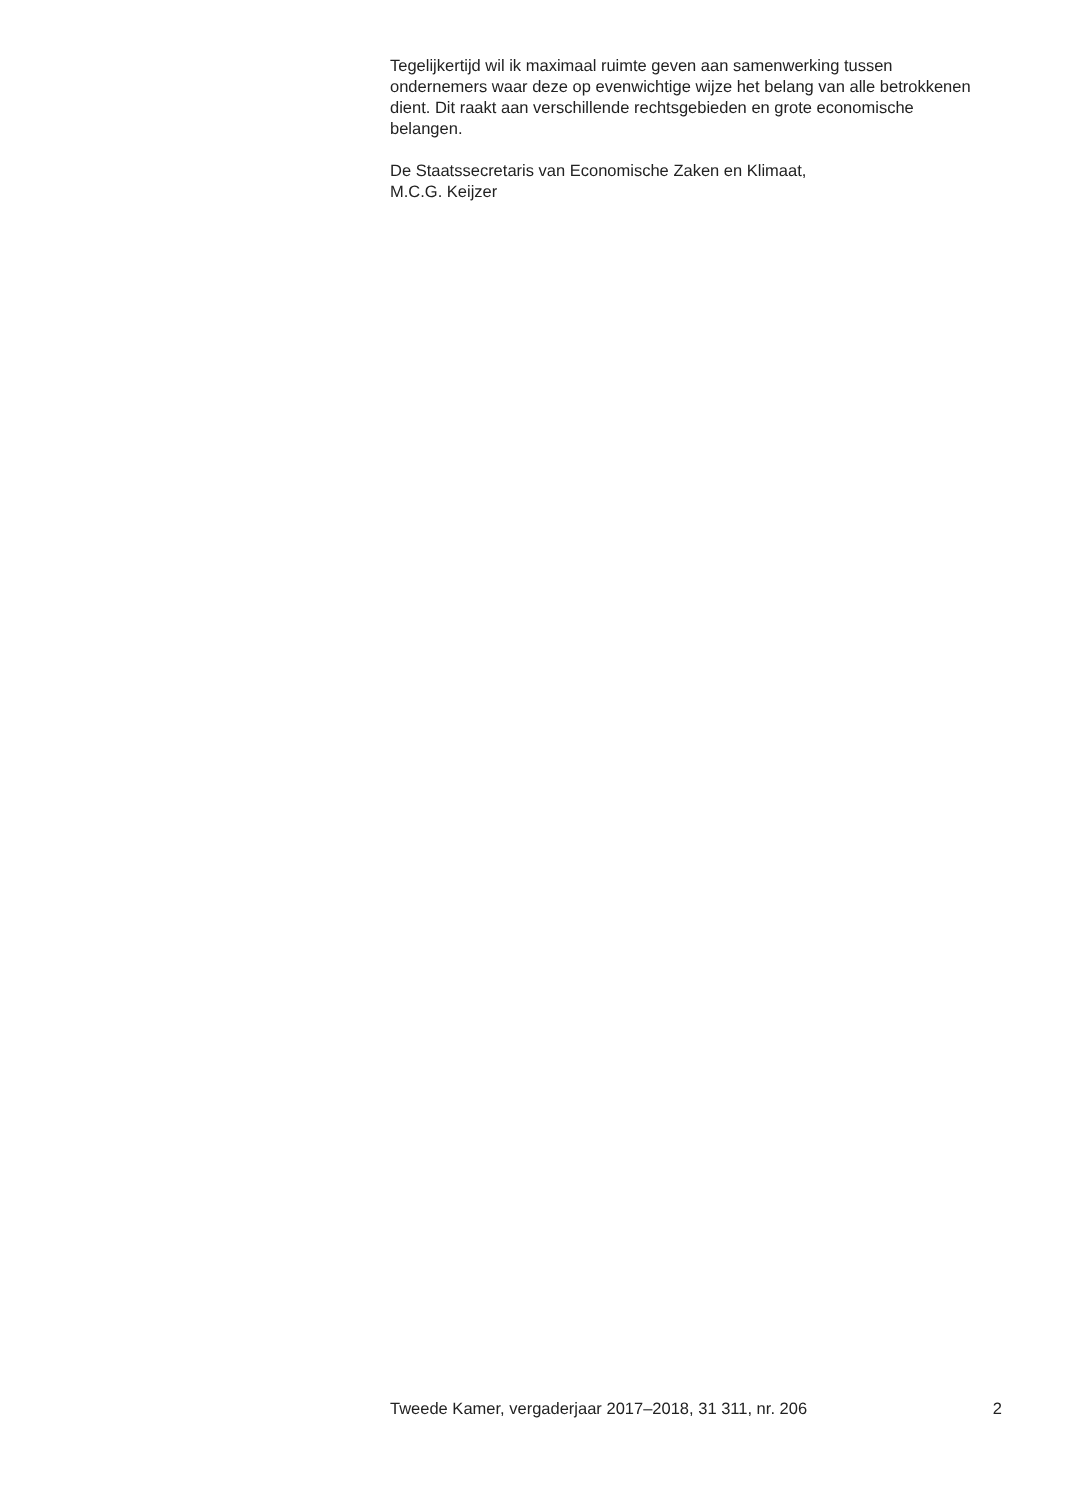Tegelijkertijd wil ik maximaal ruimte geven aan samenwerking tussen ondernemers waar deze op evenwichtige wijze het belang van alle betrokkenen dient. Dit raakt aan verschillende rechtsgebieden en grote economische belangen.
De Staatssecretaris van Economische Zaken en Klimaat,
M.C.G. Keijzer
Tweede Kamer, vergaderjaar 2017–2018, 31 311, nr. 206 2